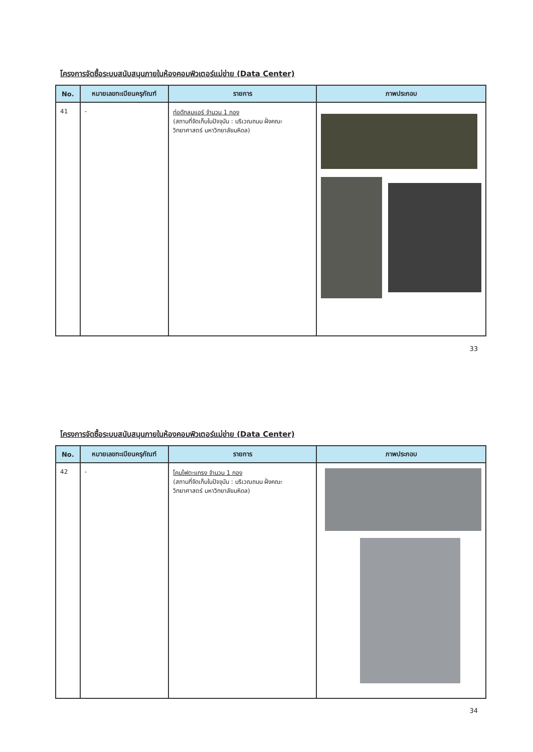โครงการจัดซื้อระบบสนับสนุนภายในห้องคอมพิวเตอร์แม่ข่าย (Data Center)
| No. | หมายเลขทะเบียนครุภัณฑ์ | รายการ | ภาพประกอบ |
| --- | --- | --- | --- |
| 41 | - | ท่อดักลมแอร์ จำนวน 1 กอง (สถานที่จัดเก็บในปัจจุบัน : บริเวณถนน ฝั่งคณะวิทยาศาสตร์ มหาวิทยาลัยมหิดล) | |
33
โครงการจัดซื้อระบบสนับสนุนภายในห้องคอมพิวเตอร์แม่ข่าย (Data Center)
| No. | หมายเลขทะเบียนครุภัณฑ์ | รายการ | ภาพประกอบ |
| --- | --- | --- | --- |
| 42 | - | โคมไฟตะแกรง จำนวน 1 กอง (สถานที่จัดเก็บในปัจจุบัน : บริเวณถนน ฝั่งคณะวิทยาศาสตร์ มหาวิทยาลัยมหิดล) | |
34